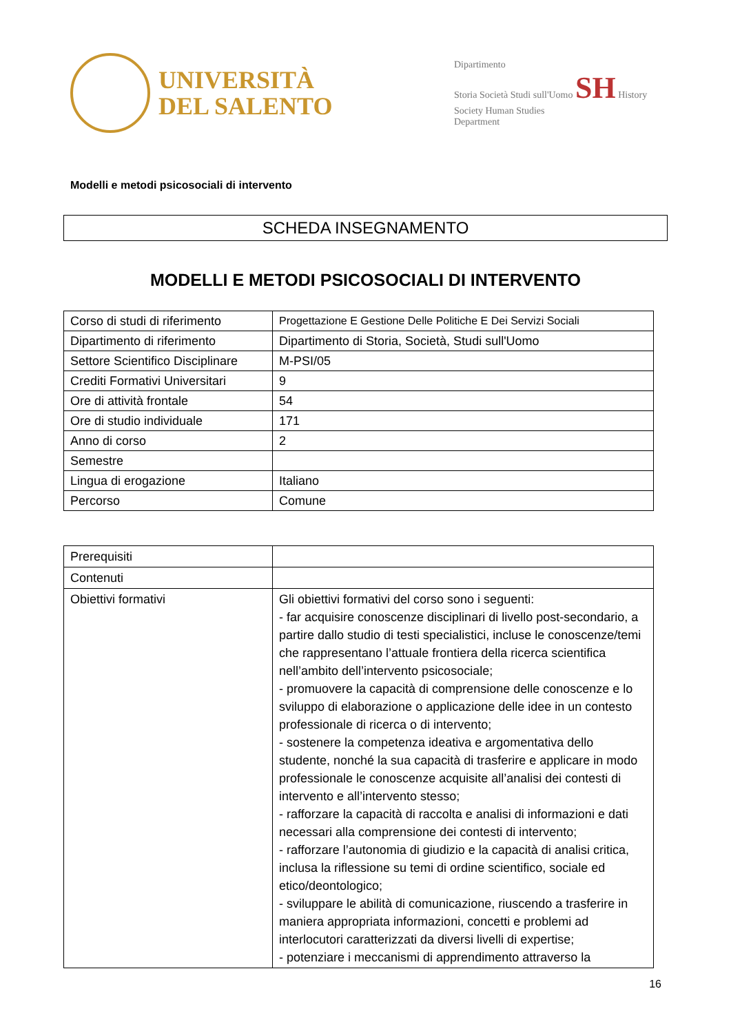UNIVERSITÀ
DEL SALENTO
Dipartimento
Storia Società Studi sull'Uomo SH History Society Human Studies
Department
Modelli e metodi psicosociali di intervento
SCHEDA INSEGNAMENTO
MODELLI E METODI PSICOSOCIALI DI INTERVENTO
| Corso di studi di riferimento | Progettazione E Gestione Delle Politiche E Dei Servizi Sociali |
| Dipartimento di riferimento | Dipartimento di Storia, Società, Studi sull'Uomo |
| Settore Scientifico Disciplinare | M-PSI/05 |
| Crediti Formativi Universitari | 9 |
| Ore di attività frontale | 54 |
| Ore di studio individuale | 171 |
| Anno di corso | 2 |
| Semestre | |
| Lingua di erogazione | Italiano |
| Percorso | Comune |
| Prerequisiti | |
| Contenuti | |
| Obiettivi formativi | Gli obiettivi formativi del corso sono i seguenti: - far acquisire conoscenze disciplinari di livello post-secondario, a partire dallo studio di testi specialistici, incluse le conoscenze/temi che rappresentano l’attuale frontiera della ricerca scientifica nell’ambito dell’intervento psicosociale; - promuovere la capacità di comprensione delle conoscenze e lo sviluppo di elaborazione o applicazione delle idee in un contesto professionale di ricerca o di intervento; - sostenere la competenza ideativa e argomentativa dello studente, nonché la sua capacità di trasferire e applicare in modo professionale le conoscenze acquisite all’analisi dei contesti di intervento e all’intervento stesso; - rafforzare la capacità di raccolta e analisi di informazioni e dati necessari alla comprensione dei contesti di intervento; - rafforzare l’autonomia di giudizio e la capacità di analisi critica, inclusa la riflessione su temi di ordine scientifico, sociale ed etico/deontologico; - sviluppare le abilità di comunicazione, riuscendo a trasferire in maniera appropriata informazioni, concetti e problemi ad interlocutori caratterizzati da diversi livelli di expertise; - potenziare i meccanismi di apprendimento attraverso la |
16